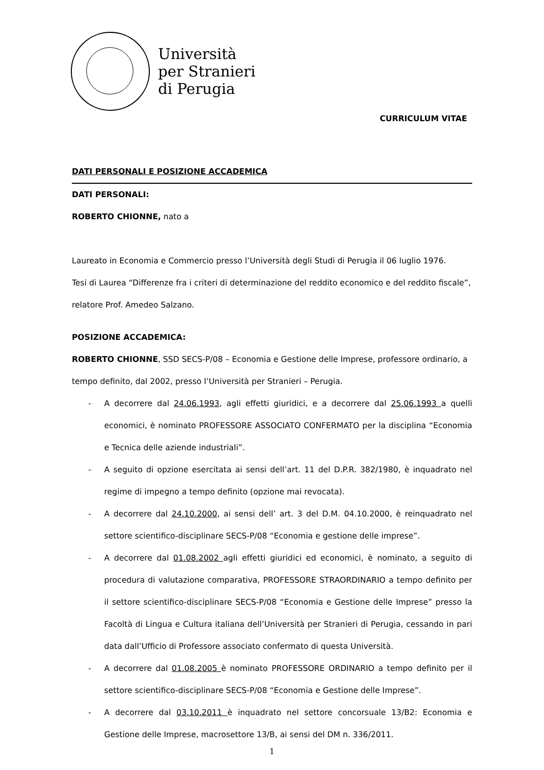Università
per Stranieri
di Perugia
CURRICULUM VITAE
DATI PERSONALI E POSIZIONE ACCADEMICA
DATI PERSONALI:
ROBERTO CHIONNE, nato a
Laureato in Economia e Commercio presso l’Università degli Studi di Perugia il 06 luglio 1976.
Tesi di Laurea “Differenze fra i criteri di determinazione del reddito economico e del reddito fiscale”, relatore Prof. Amedeo Salzano.
POSIZIONE ACCADEMICA:
ROBERTO CHIONNE, SSD SECS-P/08 – Economia e Gestione delle Imprese, professore ordinario, a tempo definito, dal 2002, presso l’Università per Stranieri – Perugia.
- A decorrere dal 24.06.1993, agli effetti giuridici, e a decorrere dal 25.06.1993 a quelli economici, è nominato PROFESSORE ASSOCIATO CONFERMATO per la disciplina “Economia e Tecnica delle aziende industriali”.
- A seguito di opzione esercitata ai sensi dell’art. 11 del D.P.R. 382/1980, è inquadrato nel regime di impegno a tempo definito (opzione mai revocata).
- A decorrere dal 24.10.2000, ai sensi dell’ art. 3 del D.M. 04.10.2000, è reinquadrato nel settore scientifico-disciplinare SECS-P/08 “Economia e gestione delle imprese”.
- A decorrere dal 01.08.2002 agli effetti giuridici ed economici, è nominato, a seguito di procedura di valutazione comparativa, PROFESSORE STRAORDINARIO a tempo definito per il settore scientifico-disciplinare SECS-P/08 “Economia e Gestione delle Imprese” presso la Facoltà di Lingua e Cultura italiana dell’Università per Stranieri di Perugia, cessando in pari data dall’Ufficio di Professore associato confermato di questa Università.
- A decorrere dal 01.08.2005 è nominato PROFESSORE ORDINARIO a tempo definito per il settore scientifico-disciplinare SECS-P/08 “Economia e Gestione delle Imprese”.
- A decorrere dal 03.10.2011 è inquadrato nel settore concorsuale 13/B2: Economia e Gestione delle Imprese, macrosettore 13/B, ai sensi del DM n. 336/2011.
1